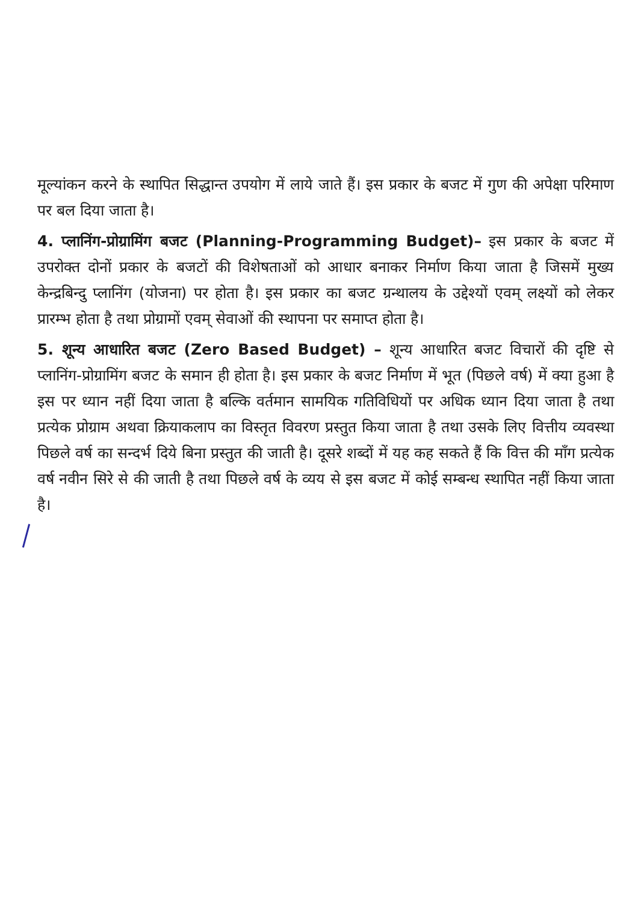मूल्यांकन करने के स्थापित सिद्धान्त उपयोग में लाये जाते हैं। इस प्रकार के बजट में गुण की अपेक्षा परिमाण पर बल दिया जाता है।
4. प्लानिंग-प्रोग्रामिंग बजट (Planning-Programming Budget)– इस प्रकार के बजट में उपरोक्त दोनों प्रकार के बजटों की विशेषताओं को आधार बनाकर निर्माण किया जाता है जिसमें मुख्य केन्द्रबिन्दु प्लानिंग (योजना) पर होता है। इस प्रकार का बजट ग्रन्थालय के उद्देश्यों एवम् लक्ष्यों को लेकर प्रारम्भ होता है तथा प्रोग्रामों एवम् सेवाओं की स्थापना पर समाप्त होता है।
5. शून्य आधारित बजट (Zero Based Budget) – शून्य आधारित बजट विचारों की दृष्टि से प्लानिंग-प्रोग्रामिंग बजट के समान ही होता है। इस प्रकार के बजट निर्माण में भूत (पिछले वर्ष) में क्या हुआ है इस पर ध्यान नहीं दिया जाता है बल्कि वर्तमान सामयिक गतिविधियों पर अधिक ध्यान दिया जाता है तथा प्रत्येक प्रोग्राम अथवा क्रियाकलाप का विस्तृत विवरण प्रस्तुत किया जाता है तथा उसके लिए वित्तीय व्यवस्था पिछले वर्ष का सन्दर्भ दिये बिना प्रस्तुत की जाती है। दूसरे शब्दों में यह कह सकते हैं कि वित्त की माँग प्रत्येक वर्ष नवीन सिरे से की जाती है तथा पिछले वर्ष के व्यय से इस बजट में कोई सम्बन्ध स्थापित नहीं किया जाता है।